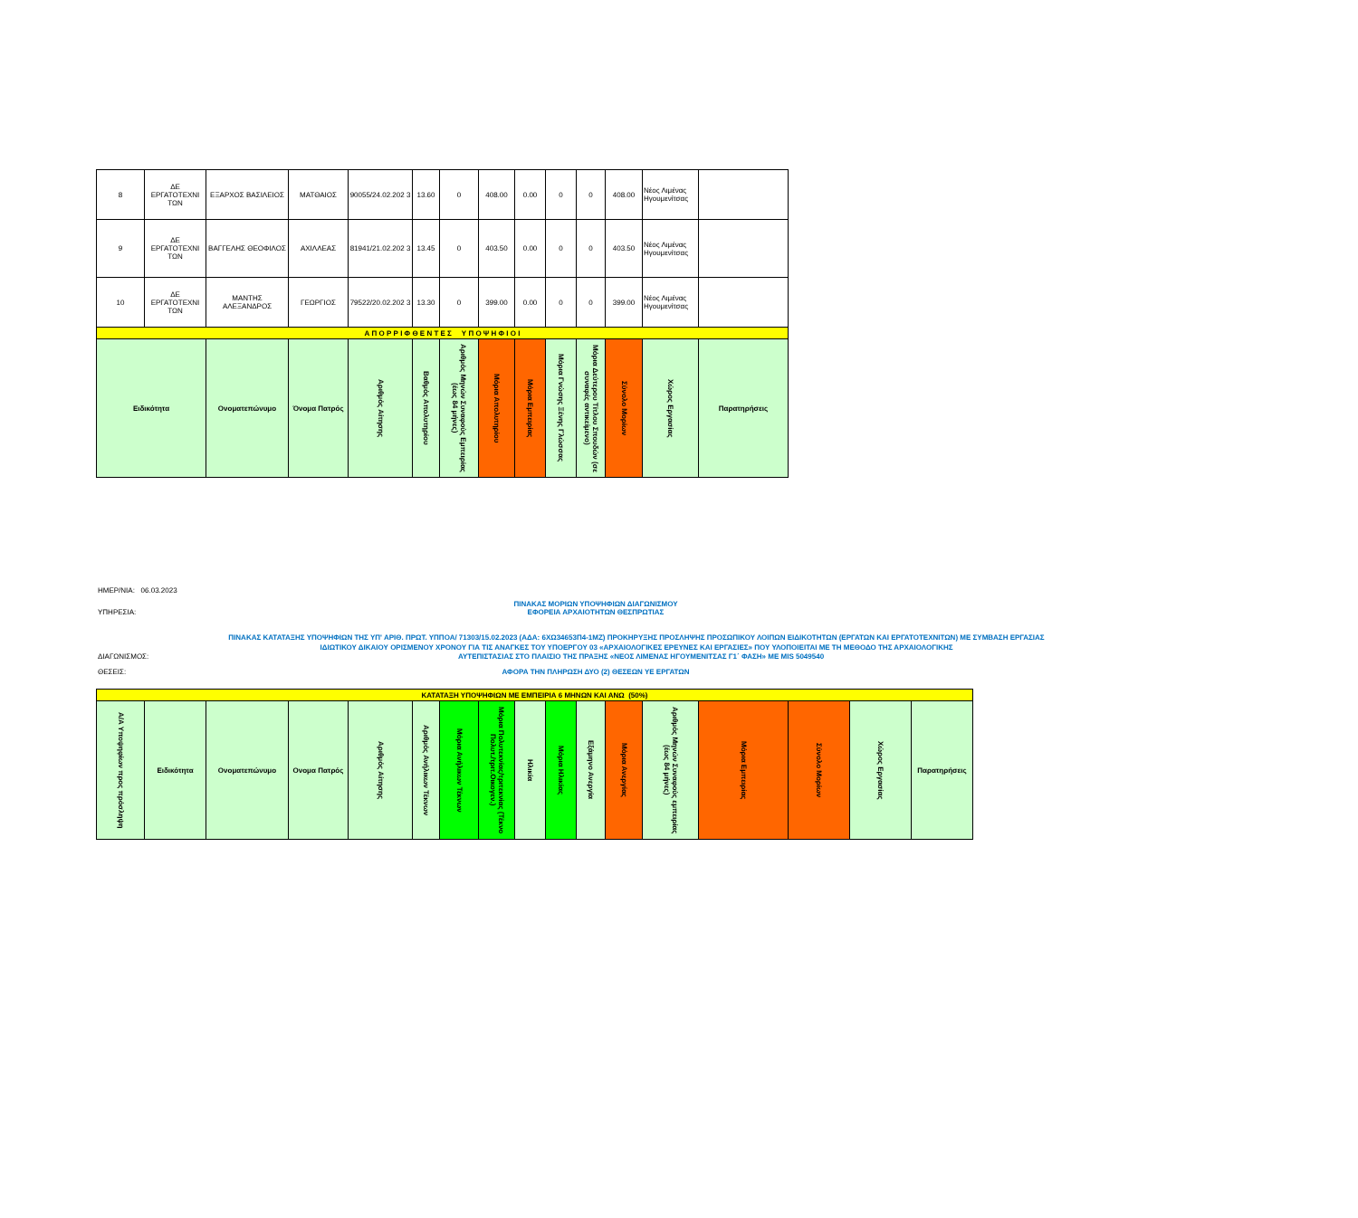| 8 | ΔΕ ΕΡΓΑΤΟΤΕΧΝΙ ΤΩΝ | ΕΞΑΡΧΟΣ ΒΑΣΙΛΕΙΟΣ | ΜΑΤΘΑΙΟΣ | 90055/24.02.202 3 | 13.60 | 0 | 408.00 | 0.00 | 0 | 0 | 408.00 | Νέος Λιμένας Ηγουμενίτσας | |
| 9 | ΔΕ ΕΡΓΑΤΟΤΕΧΝΙ ΤΩΝ | ΒΑΓΓΕΛΗΣ ΘΕΟΦΙΛΟΣ | ΑΧΙΛΛΕΑΣ | 81941/21.02.202 3 | 13.45 | 0 | 403.50 | 0.00 | 0 | 0 | 403.50 | Νέος Λιμένας Ηγουμενίτσας | |
| 10 | ΔΕ ΕΡΓΑΤΟΤΕΧΝΙ ΤΩΝ | ΜΑΝΤΗΣ ΑΛΕΞΑΝΔΡΟΣ | ΓΕΩΡΓΙΟΣ | 79522/20.02.202 3 | 13.30 | 0 | 399.00 | 0.00 | 0 | 0 | 399.00 | Νέος Λιμένας Ηγουμενίτσας | |
| Α Π Ο Ρ Ρ Ι Φ Θ Ε Ν Τ Ε Σ Υ Π Ο Ψ Η Φ Ι Ο Ι | | | | | | | | | | | | | |
| Ειδικότητα | | Ονοματεπώνυμο | Όνομα Πατρός | Αριθμός Αίτησης | Βαθμός Απολυτηρίου | Αριθμός Μηνών Συναφούς Εμπειρίας (έως 84 μήνες) | Μόρια Απολυτηρίου | Μόρια Εμπειρίας | Μόρια Γνώσης Ξένης Γλώσσας | Μόρια Δεύτερου Τίτλου Σπουδών (σε συναφές αντικείμενο) | Σύνολο Μορίων | Χώρος Εργασίας | Παρατηρήσεις |
ΗΜΕΡ/ΝΙΑ: 06.03.2023
ΠΙΝΑΚΑΣ ΜΟΡΙΩΝ ΥΠΟΨΗΦΙΩΝ ΔΙΑΓΩΝΙΣΜΟΥ
ΥΠΗΡΕΣΙΑ: ΕΦΟΡΕΙΑ ΑΡΧΑΙΟΤΗΤΩΝ ΘΕΣΠΡΩΤΙΑΣ
ΠΙΝΑΚΑΣ ΚΑΤΑΤΑΞΗΣ ΥΠΟΨΗΦΙΩΝ ΤΗΣ ΥΠ' ΑΡΙΘ. ΠΡΩΤ. ΥΠΠΟΑ/ 71303/15.02.2023 (ΑΔΑ: 6ΧΩ34653Π4-1ΜΖ) ΠΡΟΚΗΡΥΞΗΣ ΠΡΟΣΛΗΨΗΣ ΠΡΟΣΩΠΙΚΟΥ ΛΟΙΠΩΝ ΕΙΔΙΚΟΤΗΤΩΝ (ΕΡΓΑΤΩΝ ΚΑΙ ΕΡΓΑΤΟΤΕΧΝΙΤΩΝ) ΜΕ ΣΥΜΒΑΣΗ ΕΡΓΑΣΙΑΣ ΙΔΙΩΤΙΚΟΥ ΔΙΚΑΙΟΥ ΟΡΙΣΜΕΝΟΥ ΧΡΟΝΟΥ ΓΙΑ ΤΙΣ ΑΝΑΓΚΕΣ ΤΟΥ ΥΠΟΕΡΓΟΥ 03 «ΑΡΧΑΙΟΛΟΓΙΚΕΣ ΕΡΕΥΝΕΣ ΚΑΙ ΕΡΓΑΣΙΕΣ» ΠΟΥ ΥΛΟΠΟΙΕΙΤΑΙ ΜΕ ΤΗ ΜΕΘΟΔΟ ΤΗΣ ΑΡΧΑΙΟΛΟΓΙΚΗΣ
ΔΙΑΓΩΝΙΣΜΟΣ: ΑΥΤΕΠΙΣΤΑΣΙΑΣ ΣΤΟ ΠΛΑΙΣΙΟ ΤΗΣ ΠΡΑΞΗΣ «ΝΕΟΣ ΛΙΜΕΝΑΣ ΗΓΟΥΜΕΝΙΤΣΑΣ Γ1΄ ΦΑΣΗ» ΜΕ MIS 5049540
ΘΕΣΕΙΣ: ΑΦΟΡΑ ΤΗΝ ΠΛΗΡΩΣΗ ΔΥΟ (2) ΘΕΣΕΩΝ ΥΕ ΕΡΓΑΤΩΝ
| ΚΑΤΑΤΑΞΗ ΥΠΟΨΗΦΙΩΝ ΜΕ ΕΜΠΕΙΡΙΑ 6 ΜΗΝΩΝ ΚΑΙ ΑΝΩ (50%) | | | | | | | | | | | | | | | | |
| Α/Α Υποψηφίων προς πρόσληψη | Ειδικότητα | Ονοματεπώνυμο | Ονομα Πατρός | Αριθμός Αίτησης | Αριθμός Ανήλικων Τέκνων | Μόρια Ανήλικων Τέκνων | Μόρια Πολυτεκνίας/τριτεκνίας (Τέκνο Πολυτ./τριτ.Οικογεν.) | Ηλικία | Μόρια Ηλικίας | Εξάμηνο Ανεργία | Μόρια Ανεργίας | Αριθμός Μηνών Συναφούς εμπειρίας (έως 84 μήνες) | Μόρια Εμπειρίας | Σύνολο Μορίων | Χώρος Εργασίας | Παρατηρήσεις |